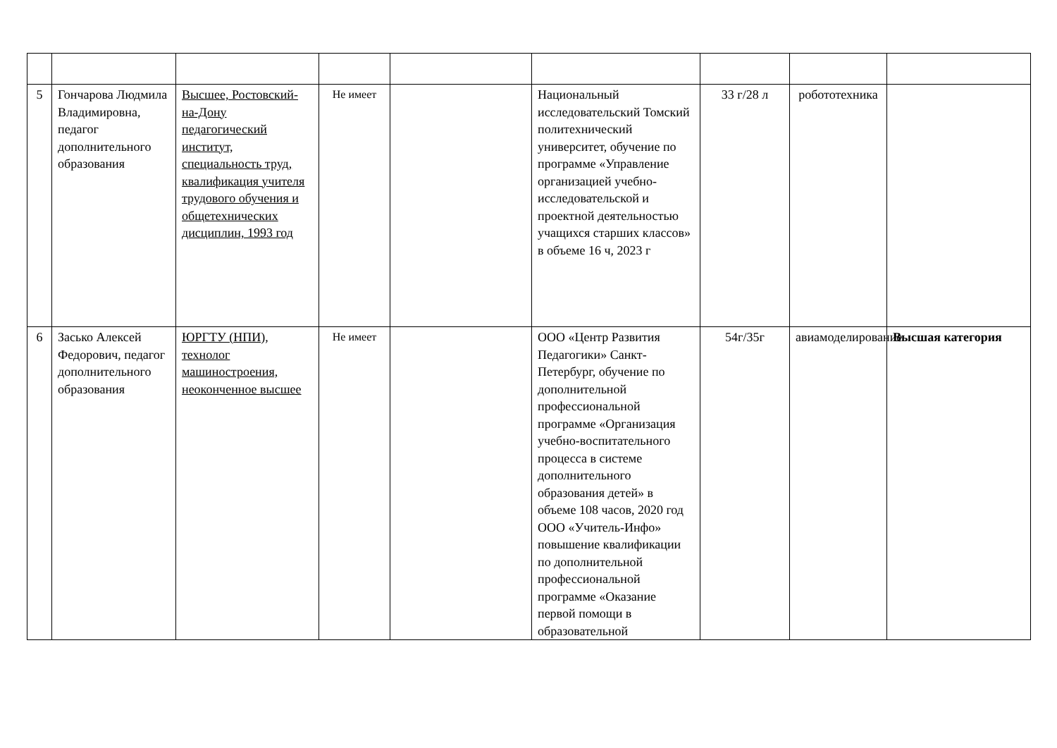| 5 | Гончарова Людмила Владимировна, педагог дополнительного образования | Высшее, Ростовский-на-Дону педагогический институт, специальность труд, квалификация учителя трудового обучения и общетехнических дисциплин, 1993 год | Не имеет | | Национальный исследовательский Томский политехнический университет, обучение по программе «Управление организацией учебно-исследовательской и проектной деятельностью учащихся старших классов» в объеме 16 ч, 2023 г | 33 г/28 л | робототехника | |
| 6 | Засько Алексей Федорович, педагог дополнительного образования | ЮРГТУ (НПИ), технолог машиностроения, неоконченное высшее | Не имеет | | ООО «Центр Развития Педагогики» Санкт-Петербург, обучение по дополнительной профессиональной программе «Организация учебно-воспитательного процесса в системе дополнительного образования детей» в объеме 108 часов, 2020 год ООО «Учитель-Инфо» повышение квалификации по дополнительной профессиональной программе «Оказание первой помощи в образовательной | 54г/35г | авиамоделирование | Высшая категория |